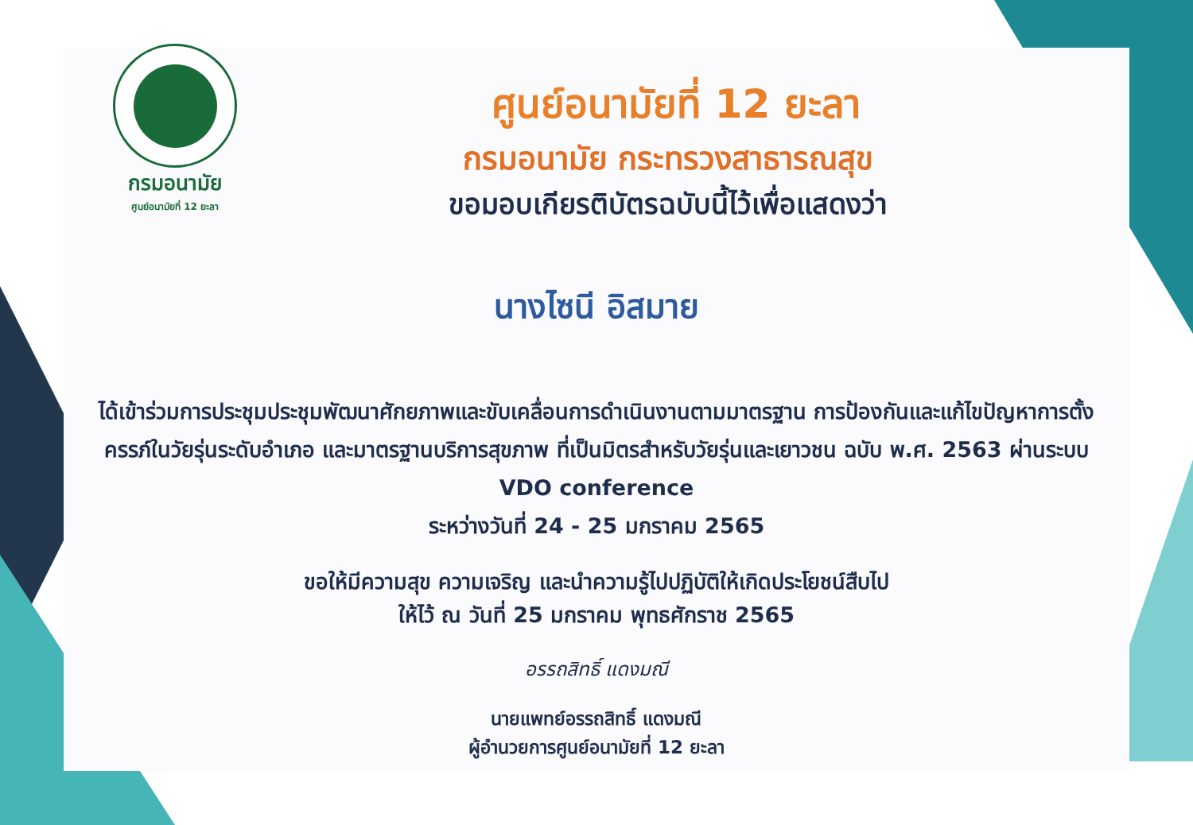กรมอนามัย
ศูนย์อนามัยที่ 12 ยะลา
ศูนย์อนามัยที่ 12 ยะลา
กรมอนามัย กระทรวงสาธารณสุข
ขอมอบเกียรติบัตรฉบับนี้ไว้เพื่อแสดงว่า
นางไซนี อิสมาย
ได้เข้าร่วมการประชุมประชุมพัฒนาศักยภาพและขับเคลื่อนการดำเนินงานตามมาตรฐาน การป้องกันและแก้ไขปัญหาการตั้งครรภ์ในวัยรุ่นระดับอำเภอ และมาตรฐานบริการสุขภาพ ที่เป็นมิตรสำหรับวัยรุ่นและเยาวชน ฉบับ พ.ศ. 2563 ผ่านระบบ VDO conference
ระหว่างวันที่ 24 - 25 มกราคม 2565
ขอให้มีความสุข ความเจริญ และนำความรู้ไปปฏิบัติให้เกิดประโยชน์สืบไป
ให้ไว้ ณ วันที่ 25 มกราคม พุทธศักราช 2565
อรรถสิทธิ์ แดงมณี
นายแพทย์อรรถสิทธิ์ แดงมณี
ผู้อำนวยการศูนย์อนามัยที่ 12 ยะลา